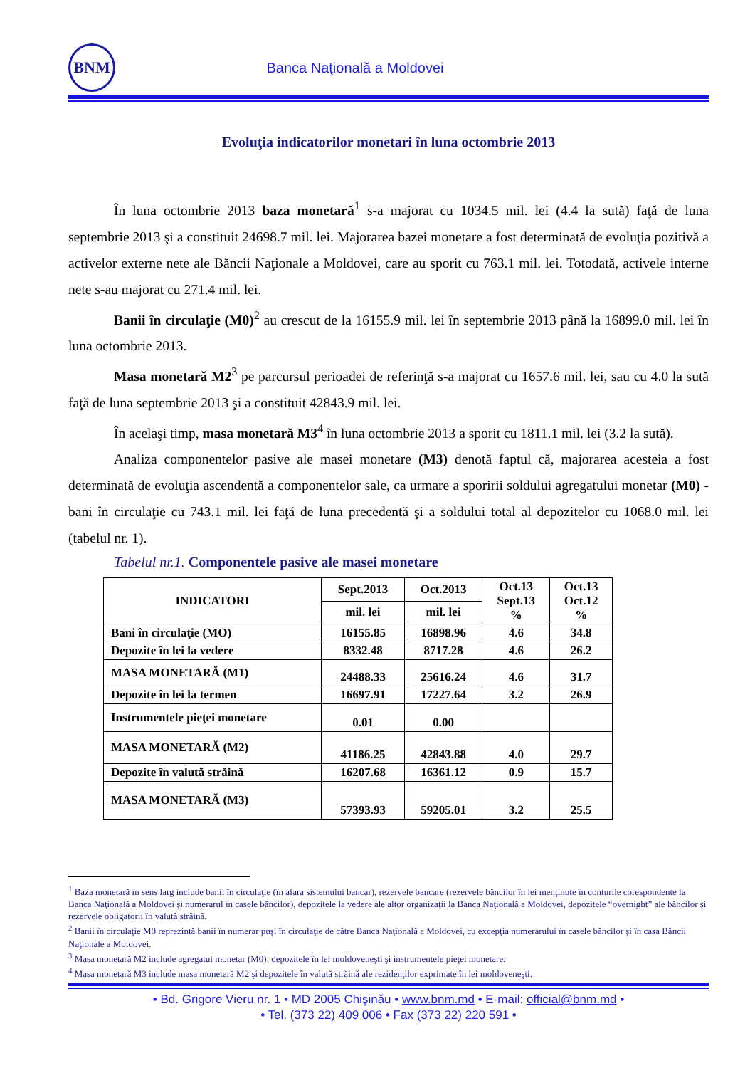BNM
Banca Naţională a Moldovei
Evoluţia indicatorilor monetari în luna octombrie 2013
În luna octombrie 2013 baza monetară<sup>1</sup> s-a majorat cu 1034.5 mil. lei (4.4 la sută) faţă de luna septembrie 2013 şi a constituit 24698.7 mil. lei. Majorarea bazei monetare a fost determinată de evoluţia pozitivă a activelor externe nete ale Băncii Naţionale a Moldovei, care au sporit cu 763.1 mil. lei. Totodată, activele interne nete s-au majorat cu 271.4 mil. lei.
Banii în circulaţie (M0)<sup>2</sup> au crescut de la 16155.9 mil. lei în septembrie 2013 până la 16899.0 mil. lei în luna octombrie 2013.
Masa monetară M2<sup>3</sup> pe parcursul perioadei de referinţă s-a majorat cu 1657.6 mil. lei, sau cu 4.0 la sută faţă de luna septembrie 2013 şi a constituit 42843.9 mil. lei.
În acelaşi timp, masa monetară M3<sup>4</sup> în luna octombrie 2013 a sporit cu 1811.1 mil. lei (3.2 la sută).
Analiza componentelor pasive ale masei monetare (M3) denotă faptul că, majorarea acesteia a fost determinată de evoluţia ascendentă a componentelor sale, ca urmare a sporirii soldului agregatului monetar (M0) - bani în circulaţie cu 743.1 mil. lei faţă de luna precedentă şi a soldului total al depozitelor cu 1068.0 mil. lei (tabelul nr. 1).
Tabelul nr.1. Componentele pasive ale masei monetare
| INDICATORI | Sept.2013 | Oct.2013 | Oct.13 Sept.13 % | Oct.13 Oct.12 % |
| --- | --- | --- | --- | --- |
| | mil. lei | mil. lei | | |
| Bani în circulaţie (MO) | 16155.85 | 16898.96 | 4.6 | 34.8 |
| Depozite în lei la vedere | 8332.48 | 8717.28 | 4.6 | 26.2 |
| MASA MONETARĂ (M1) | 24488.33 | 25616.24 | 4.6 | 31.7 |
| Depozite în lei la termen | 16697.91 | 17227.64 | 3.2 | 26.9 |
| Instrumentele pieţei monetare | 0.01 | 0.00 | | |
| MASA MONETARĂ (M2) | 41186.25 | 42843.88 | 4.0 | 29.7 |
| Depozite în valută străină | 16207.68 | 16361.12 | 0.9 | 15.7 |
| MASA MONETARĂ (M3) | 57393.93 | 59205.01 | 3.2 | 25.5 |
<sup>1</sup> Baza monetară în sens larg include banii în circulaţie (în afara sistemului bancar), rezervele bancare (rezervele băncilor în lei menţinute în conturile corespondente la Banca Naţională a Moldovei şi numerarul în casele băncilor), depozitele la vedere ale altor organizaţii la Banca Naţională a Moldovei, depozitele “overnight” ale băncilor şi rezervele obligatorii în valută străină.
<sup>2</sup> Banii în circulaţie M0 reprezintă banii în numerar puşi în circulaţie de către Banca Naţională a Moldovei, cu excepţia numerarului în casele băncilor şi în casa Băncii Naţionale a Moldovei.
<sup>3</sup> Masa monetară M2 include agregatul monetar (M0), depozitele în lei moldoveneşti şi instrumentele pieţei monetare.
<sup>4</sup> Masa monetară M3 include masa monetară M2 şi depozitele în valută străină ale rezidenţilor exprimate în lei moldoveneşti.
• Bd. Grigore Vieru nr. 1 • MD 2005 Chişinău • www.bnm.md • E-mail: official@bnm.md •
• Tel. (373 22) 409 006 • Fax (373 22) 220 591 •